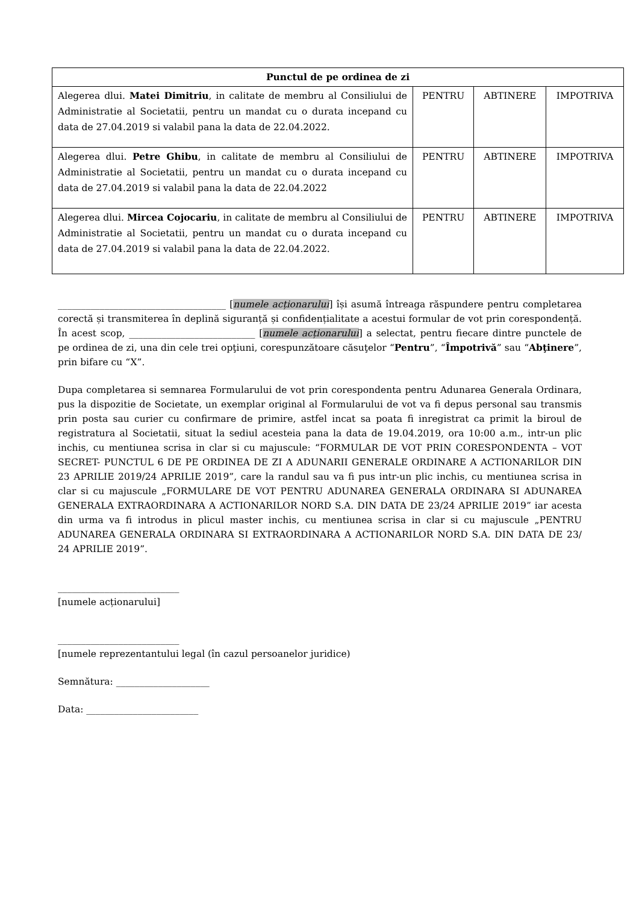| Punctul de pe ordinea de zi | | | |
| --- | --- | --- | --- |
| Alegerea dlui. Matei Dimitriu , in calitate de membru al Consiliului de Administratie al Societatii, pentru un mandat cu o durata incepand cu data de 27.04.2019 si valabil pana la data de 22.04.2022. | PENTRU | ABTINERE | IMPOTRIVA |
| Alegerea dlui. Petre Ghibu , in calitate de membru al Consiliului de Administratie al Societatii, pentru un mandat cu o durata incepand cu data de 27.04.2019 si valabil pana la data de 22.04.2022 | PENTRU | ABTINERE | IMPOTRIVA |
| Alegerea dlui. Mircea Cojocariu , in calitate de membru al Consiliului de Administratie al Societatii, pentru un mandat cu o durata incepand cu data de 27.04.2019 si valabil pana la data de 22.04.2022. | PENTRU | ABTINERE | IMPOTRIVA |
____________________________________ [numele acționarului] își asumă întreaga răspundere pentru completarea corectă și transmiterea în deplină siguranță și confidențialitate a acestui formular de vot prin corespondență. În acest scop, ___________________________ [numele acționarului] a selectat, pentru fiecare dintre punctele de pe ordinea de zi, una din cele trei opţiuni, corespunzătoare căsuţelor “Pentru”, “Împotrivă” sau “Abţinere”, prin bifare cu “X”.
Dupa completarea si semnarea Formularului de vot prin corespondenta pentru Adunarea Generala Ordinara, pus la dispozitie de Societate, un exemplar original al Formularului de vot va fi depus personal sau transmis prin posta sau curier cu confirmare de primire, astfel incat sa poata fi inregistrat ca primit la biroul de registratura al Societatii, situat la sediul acesteia pana la data de 19.04.2019, ora 10:00 a.m., intr-un plic inchis, cu mentiunea scrisa in clar si cu majuscule: “FORMULAR DE VOT PRIN CORESPONDENTA – VOT SECRET- PUNCTUL 6 DE PE ORDINEA DE ZI A ADUNARII GENERALE ORDINARE A ACTIONARILOR DIN 23 APRILIE 2019/24 APRILIE 2019”, care la randul sau va fi pus intr-un plic inchis, cu mentiunea scrisa in clar si cu majuscule „FORMULARE DE VOT PENTRU ADUNAREA GENERALA ORDINARA SI ADUNAREA GENERALA EXTRAORDINARA A ACTIONARILOR NORD S.A. DIN DATA DE 23/24 APRILIE 2019” iar acesta din urma va fi introdus in plicul master inchis, cu mentiunea scrisa in clar si cu majuscule „PENTRU ADUNAREA GENERALA ORDINARA SI EXTRAORDINARA A ACTIONARILOR NORD S.A. DIN DATA DE 23/ 24 APRILIE 2019”.
__________________________
[numele acționarului]
__________________________
[numele reprezentantului legal (în cazul persoanelor juridice)
Semnătura: ____________________
Data: ________________________